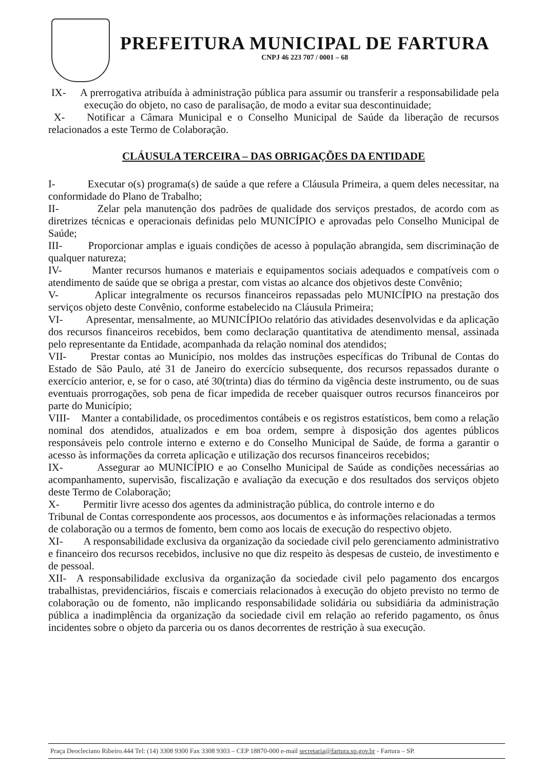PREFEITURA MUNICIPAL DE FARTURA
CNPJ 46 223 707 / 0001 – 68
IX- A prerrogativa atribuída à administração pública para assumir ou transferir a responsabilidade pela execução do objeto, no caso de paralisação, de modo a evitar sua descontinuidade;
X- Notificar a Câmara Municipal e o Conselho Municipal de Saúde da liberação de recursos relacionados a este Termo de Colaboração.
CLÁUSULA TERCEIRA – DAS OBRIGAÇÕES DA ENTIDADE
I- Executar o(s) programa(s) de saúde a que refere a Cláusula Primeira, a quem deles necessitar, na conformidade do Plano de Trabalho;
II- Zelar pela manutenção dos padrões de qualidade dos serviços prestados, de acordo com as diretrizes técnicas e operacionais definidas pelo MUNICÍPIO e aprovadas pelo Conselho Municipal de Saúde;
III- Proporcionar amplas e iguais condições de acesso à população abrangida, sem discriminação de qualquer natureza;
IV- Manter recursos humanos e materiais e equipamentos sociais adequados e compatíveis com o atendimento de saúde que se obriga a prestar, com vistas ao alcance dos objetivos deste Convênio;
V- Aplicar integralmente os recursos financeiros repassadas pelo MUNICÍPIO na prestação dos serviços objeto deste Convênio, conforme estabelecido na Cláusula Primeira;
VI- Apresentar, mensalmente, ao MUNICÍPIOo relatório das atividades desenvolvidas e da aplicação dos recursos financeiros recebidos, bem como declaração quantitativa de atendimento mensal, assinada pelo representante da Entidade, acompanhada da relação nominal dos atendidos;
VII- Prestar contas ao Município, nos moldes das instruções específicas do Tribunal de Contas do Estado de São Paulo, até 31 de Janeiro do exercício subsequente, dos recursos repassados durante o exercício anterior, e, se for o caso, até 30(trinta) dias do término da vigência deste instrumento, ou de suas eventuais prorrogações, sob pena de ficar impedida de receber quaisquer outros recursos financeiros por parte do Município;
VIII- Manter a contabilidade, os procedimentos contábeis e os registros estatísticos, bem como a relação nominal dos atendidos, atualizados e em boa ordem, sempre à disposição dos agentes públicos responsáveis pelo controle interno e externo e do Conselho Municipal de Saúde, de forma a garantir o acesso às informações da correta aplicação e utilização dos recursos financeiros recebidos;
IX- Assegurar ao MUNICÍPIO e ao Conselho Municipal de Saúde as condições necessárias ao acompanhamento, supervisão, fiscalização e avaliação da execução e dos resultados dos serviços objeto deste Termo de Colaboração;
X- Permitir livre acesso dos agentes da administração pública, do controle interno e do
Tribunal de Contas correspondente aos processos, aos documentos e às informações relacionadas a termos de colaboração ou a termos de fomento, bem como aos locais de execução do respectivo objeto.
XI- A responsabilidade exclusiva da organização da sociedade civil pelo gerenciamento administrativo e financeiro dos recursos recebidos, inclusive no que diz respeito às despesas de custeio, de investimento e de pessoal.
XII- A responsabilidade exclusiva da organização da sociedade civil pelo pagamento dos encargos trabalhistas, previdenciários, fiscais e comerciais relacionados à execução do objeto previsto no termo de colaboração ou de fomento, não implicando responsabilidade solidária ou subsidiária da administração pública a inadimplência da organização da sociedade civil em relação ao referido pagamento, os ônus incidentes sobre o objeto da parceria ou os danos decorrentes de restrição à sua execução.
Praça Deocleciano Ribeiro.444 Tel: (14) 3308 9300 Fax 3308 9303 – CEP 18870-000 e-mail secretaria@fartura.sp.gov.br - Fartura – SP.